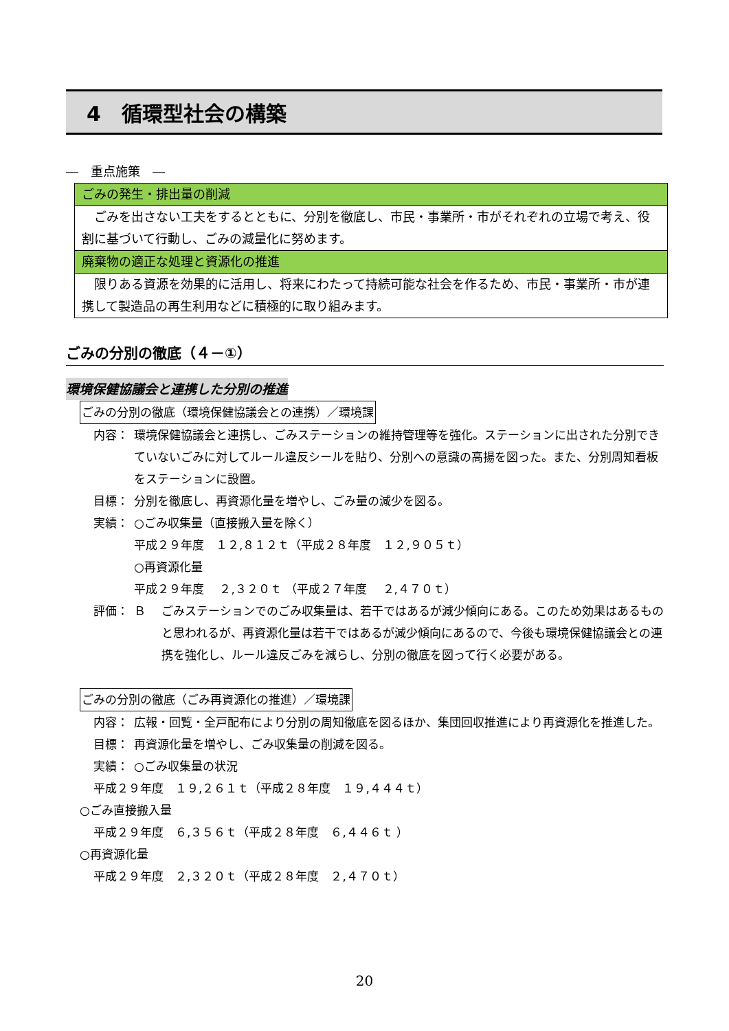4　循環型社会の構築
―　重点施策　―
| ごみの発生・排出量の削減 |
| ごみを出さない工夫をするとともに、分別を徹底し、市民・事業所・市がそれぞれの立場で考え、役割に基づいて行動し、ごみの減量化に努めます。 |
| 廃棄物の適正な処理と資源化の推進 |
| 限りある資源を効果的に活用し、将来にわたって持続可能な社会を作るため、市民・事業所・市が連携して製造品の再生利用などに積極的に取り組みます。 |
ごみの分別の徹底（４－①）
環境保健協議会と連携した分別の推進
ごみの分別の徹底（環境保健協議会との連携）／環境課
内容： 環境保健協議会と連携し、ごみステーションの維持管理等を強化。ステーションに出された分別できていないごみに対してルール違反シールを貼り、分別への意識の高揚を図った。また、分別周知看板をステーションに設置。
目標： 分別を徹底し、再資源化量を増やし、ごみ量の減少を図る。
実績： ○ごみ収集量（直接搬入量を除く）
平成２９年度　１２,８１２ｔ（平成２８年度　１２,９０５ｔ）
○再資源化量
平成２９年度　 ２,３２０ｔ （平成２７年度　 ２,４７０ｔ）
評価： Ｂ ごみステーションでのごみ収集量は、若干ではあるが減少傾向にある。このため効果はあるものと思われるが、再資源化量は若干ではあるが減少傾向にあるので、今後も環境保健協議会との連携を強化し、ルール違反ごみを減らし、分別の徹底を図って行く必要がある。
ごみの分別の徹底（ごみ再資源化の推進）／環境課
内容： 広報・回覧・全戸配布により分別の周知徹底を図るほか、集団回収推進により再資源化を推進した。
目標： 再資源化量を増やし、ごみ収集量の削減を図る。
実績： ○ごみ収集量の状況
平成２９年度　１９,２６１ｔ（平成２８年度　１９,４４４ｔ）
○ごみ直接搬入量
平成２９年度　６,３５６ｔ（平成２８年度　６,４４６ｔ ）
○再資源化量
平成２９年度　２,３２０ｔ（平成２８年度　２,４７０ｔ）
20